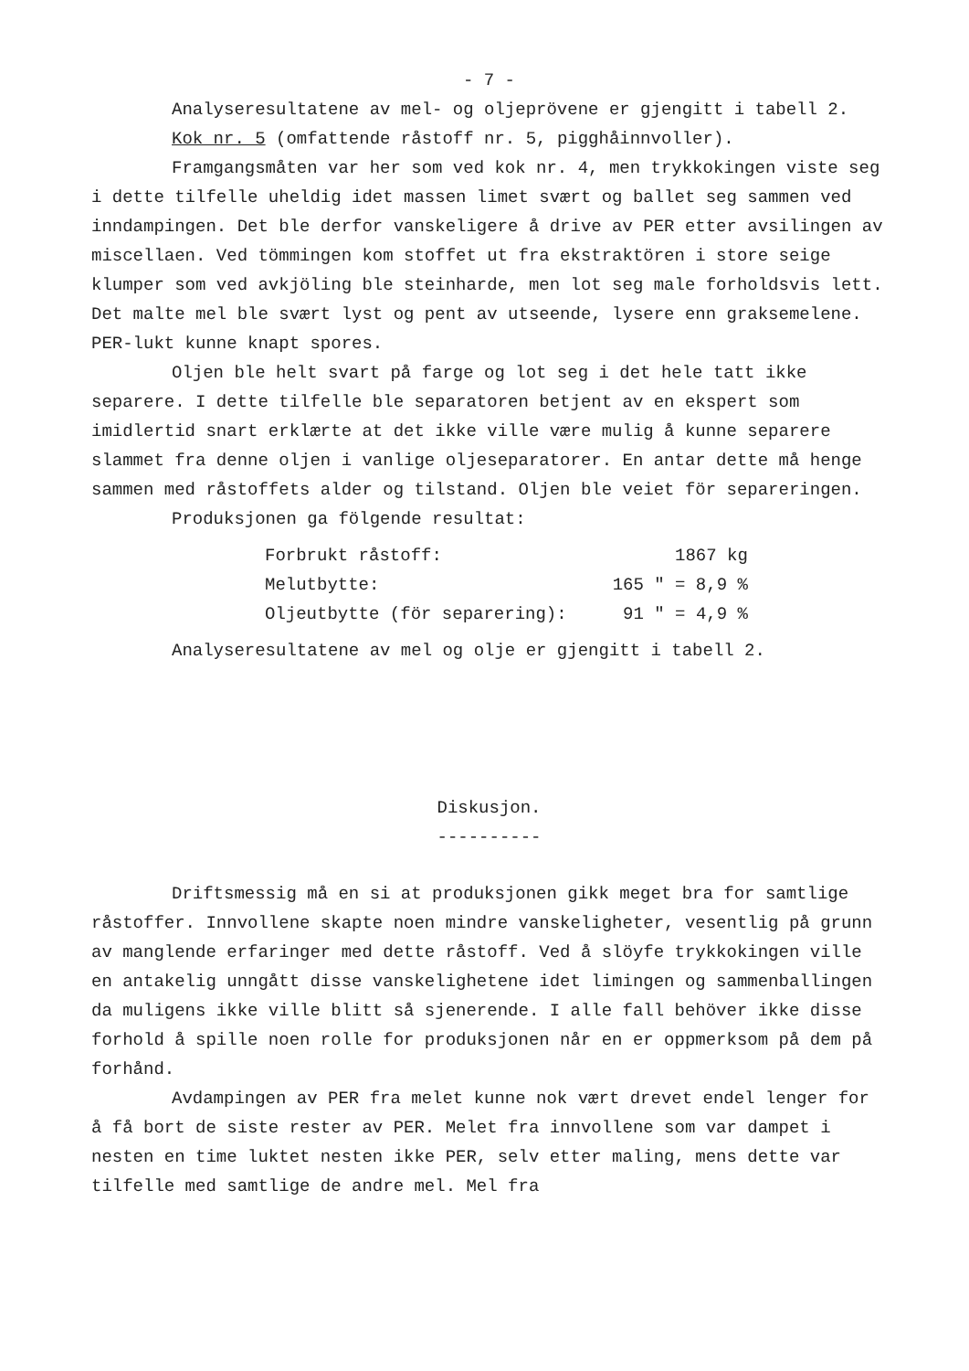- 7 -
Analyseresultatene av mel- og oljeprövene er gjengitt i tabell 2.
Kok nr. 5 (omfattende råstoff nr. 5, pigghåinnvoller).
Framgangsmåten var her som ved kok nr. 4, men trykkokingen viste seg i dette tilfelle uheldig idet massen limet svært og ballet seg sammen ved inndampingen. Det ble derfor vanskeligere å drive av PER etter avsilingen av miscellaen. Ved tömmingen kom stoffet ut fra ekstraktören i store seige klumper som ved avkjöling ble steinharde, men lot seg male forholdsvis lett. Det malte mel ble svært lyst og pent av utseende, lysere enn graksemelene. PER-lukt kunne knapt spores.
Oljen ble helt svart på farge og lot seg i det hele tatt ikke separere. I dette tilfelle ble separatoren betjent av en ekspert som imidlertid snart erklærte at det ikke ville være mulig å kunne separere slammet fra denne oljen i vanlige oljeseparatorer. En antar dette må henge sammen med råstoffets alder og tilstand. Oljen ble veiet för separeringen.
Produksjonen ga fölgende resultat:
| Forbrukt råstoff: | 1867 kg |
| Melutbytte: | 165 " = 8,9 % |
| Oljeutbytte (för separering): | 91 " = 4,9 % |
Analyseresultatene av mel og olje er gjengitt i tabell 2.
Diskusjon.
----------
Driftsmessig må en si at produksjonen gikk meget bra for samtlige råstoffer. Innvollene skapte noen mindre vanskeligheter, vesentlig på grunn av manglende erfaringer med dette råstoff. Ved å slöyfe trykkokingen ville en antakelig unngått disse vanskelighetene idet limingen og sammenballingen da muligens ikke ville blitt så sjenerende. I alle fall behöver ikke disse forhold å spille noen rolle for produksjonen når en er oppmerksom på dem på forhånd.
Avdampingen av PER fra melet kunne nok vært drevet endel lenger for å få bort de siste rester av PER. Melet fra innvollene som var dampet i nesten en time luktet nesten ikke PER, selv etter maling, mens dette var tilfelle med samtlige de andre mel. Mel fra